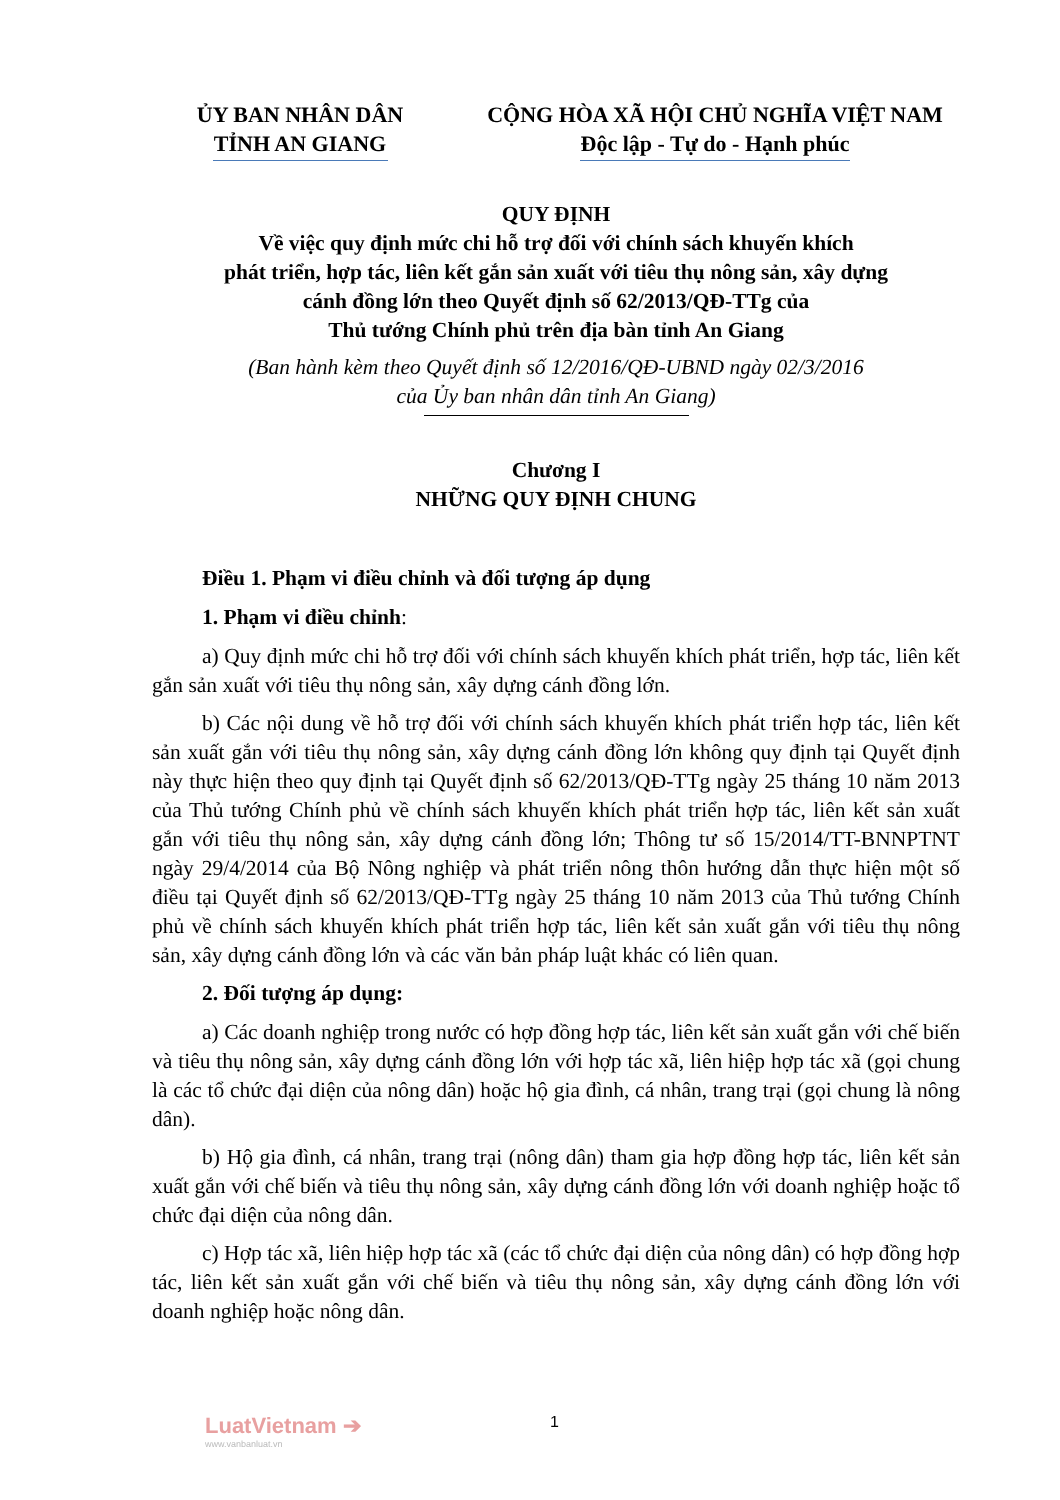ỦY BAN NHÂN DÂN
TỈNH AN GIANG
CỘNG HÒA XÃ HỘI CHỦ NGHĨA VIỆT NAM
Độc lập - Tự do - Hạnh phúc
QUY ĐỊNH
Về việc quy định mức chi hỗ trợ đối với chính sách khuyến khích
phát triển, hợp tác, liên kết gắn sản xuất với tiêu thụ nông sản, xây dựng
cánh đồng lớn theo Quyết định số 62/2013/QĐ-TTg của
Thủ tướng Chính phủ trên địa bàn tỉnh An Giang
(Ban hành kèm theo Quyết định số 12/2016/QĐ-UBND ngày 02/3/2016
của Ủy ban nhân dân tỉnh An Giang)
Chương I
NHỮNG QUY ĐỊNH CHUNG
Điều 1. Phạm vi điều chỉnh và đối tượng áp dụng
1. Phạm vi điều chỉnh:
a) Quy định mức chi hỗ trợ đối với chính sách khuyến khích phát triển, hợp tác, liên kết gắn sản xuất với tiêu thụ nông sản, xây dựng cánh đồng lớn.
b) Các nội dung về hỗ trợ đối với chính sách khuyến khích phát triển hợp tác, liên kết sản xuất gắn với tiêu thụ nông sản, xây dựng cánh đồng lớn không quy định tại Quyết định này thực hiện theo quy định tại Quyết định số 62/2013/QĐ-TTg ngày 25 tháng 10 năm 2013 của Thủ tướng Chính phủ về chính sách khuyến khích phát triển hợp tác, liên kết sản xuất gắn với tiêu thụ nông sản, xây dựng cánh đồng lớn; Thông tư số 15/2014/TT-BNNPTNT ngày 29/4/2014 của Bộ Nông nghiệp và phát triển nông thôn hướng dẫn thực hiện một số điều tại Quyết định số 62/2013/QĐ-TTg ngày 25 tháng 10 năm 2013 của Thủ tướng Chính phủ về chính sách khuyến khích phát triển hợp tác, liên kết sản xuất gắn với tiêu thụ nông sản, xây dựng cánh đồng lớn và các văn bản pháp luật khác có liên quan.
2. Đối tượng áp dụng:
a) Các doanh nghiệp trong nước có hợp đồng hợp tác, liên kết sản xuất gắn với chế biến và tiêu thụ nông sản, xây dựng cánh đồng lớn với hợp tác xã, liên hiệp hợp tác xã (gọi chung là các tổ chức đại diện của nông dân) hoặc hộ gia đình, cá nhân, trang trại (gọi chung là nông dân).
b) Hộ gia đình, cá nhân, trang trại (nông dân) tham gia hợp đồng hợp tác, liên kết sản xuất gắn với chế biến và tiêu thụ nông sản, xây dựng cánh đồng lớn với doanh nghiệp hoặc tổ chức đại diện của nông dân.
c) Hợp tác xã, liên hiệp hợp tác xã (các tổ chức đại diện của nông dân) có hợp đồng hợp tác, liên kết sản xuất gắn với chế biến và tiêu thụ nông sản, xây dựng cánh đồng lớn với doanh nghiệp hoặc nông dân.
LuatVietnam ➔
www.vanbanluat.vn
1